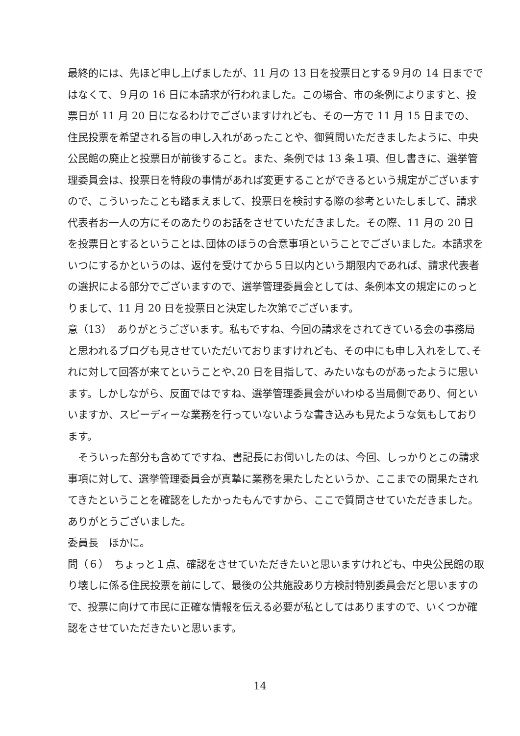最終的には、先ほど申し上げましたが、11 月の 13 日を投票日とする９月の 14 日までではなくて、９月の 16 日に本請求が行われました。この場合、市の条例によりますと、投票日が 11 月 20 日になるわけでございますけれども、その一方で 11 月 15 日までの、住民投票を希望される旨の申し入れがあったことや、御質問いただきましたように、中央公民館の廃止と投票日が前後すること。また、条例では 13 条１項、但し書きに、選挙管理委員会は、投票日を特段の事情があれば変更することができるという規定がございますので、こういったことも踏まえまして、投票日を検討する際の参考といたしまして、請求代表者お一人の方にそのあたりのお話をさせていただきました。その際、11 月の 20 日を投票日とするということは､団体のほうの合意事項ということでございました。本請求をいつにするかというのは、返付を受けてから５日以内という期限内であれば、請求代表者の選択による部分でございますので、選挙管理委員会としては、条例本文の規定にのっとりまして、11 月 20 日を投票日と決定した次第でございます。
意（13）　ありがとうございます。私もですね、今回の請求をされてきている会の事務局と思われるブログも見させていただいておりますけれども、その中にも申し入れをして､それに対して回答が来てということや､20 日を目指して、みたいなものがあったように思います。しかしながら、反面ではですね、選挙管理委員会がいわゆる当局側であり、何といいますか、スピーディーな業務を行っていないような書き込みも見たような気もしております。
　そういった部分も含めてですね、書記長にお伺いしたのは、今回、しっかりとこの請求事項に対して、選挙管理委員会が真摯に業務を果たしたというか、ここまでの間果たされてきたということを確認をしたかったもんですから、ここで質問させていただきました。ありがとうございました。
委員長　ほかに。
問（６）　ちょっと１点、確認をさせていただきたいと思いますけれども、中央公民館の取り壊しに係る住民投票を前にして、最後の公共施設あり方検討特別委員会だと思いますので、投票に向けて市民に正確な情報を伝える必要が私としてはありますので、いくつか確認をさせていただきたいと思います。
14